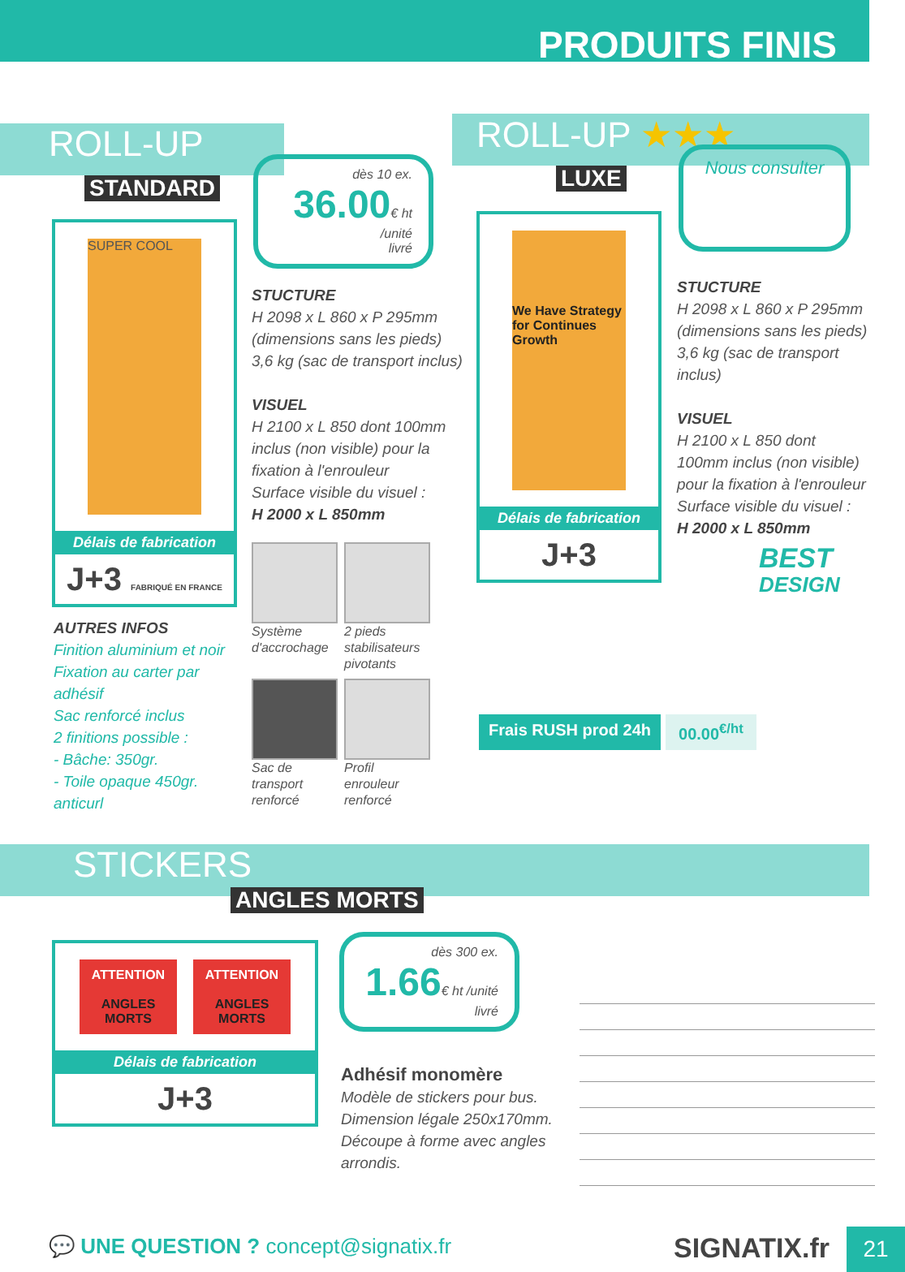PRODUITS FINIS
ROLL-UP
STANDARD
SUPER COOL
Délais de fabrication
J+3 FABRIQUÉ EN FRANCE
dès 10 ex.
36.00€ ht /unité
livré
STUCTURE
H 2098 x L 860 x P 295mm
(dimensions sans les pieds)
3,6 kg (sac de transport inclus)
VISUEL
H 2100 x L 850 dont 100mm inclus (non visible) pour la fixation à l'enrouleur
Surface visible du visuel :
H 2000 x L 850mm
AUTRES INFOS
Finition aluminium et noir
Fixation au carter par adhésif
Sac renforcé inclus
2 finitions possible :
- Bâche: 350gr.
- Toile opaque 450gr. anticurl
Système d'accrochage
2 pieds stabilisateurs pivotants
Sac de transport renforcé
Profil enrouleur renforcé
ROLL-UP ★★★
LUXE
We Have Strategy for Continues Growth
Délais de fabrication
J+3
Nous consulter
STUCTURE
H 2098 x L 860 x P 295mm
(dimensions sans les pieds)
3,6 kg (sac de transport inclus)
VISUEL
H 2100 x L 850 dont 100mm inclus (non visible) pour la fixation à l'enrouleur
Surface visible du visuel :
H 2000 x L 850mm
BEST
DESIGN
Frais RUSH prod 24h 00.00<sup>€/ht</sup>
STICKERS
ANGLES MORTS
ATTENTION
ANGLES MORTS
ATTENTION
ANGLES MORTS
Délais de fabrication
J+3
dès 300 ex.
1.66€ ht /unité
livré
Adhésif monomère
Modèle de stickers pour bus.
Dimension légale 250x170mm.
Découpe à forme avec angles arrondis.
💬 UNE QUESTION ? concept@signatix.fr
SIGNATIX.fr 21